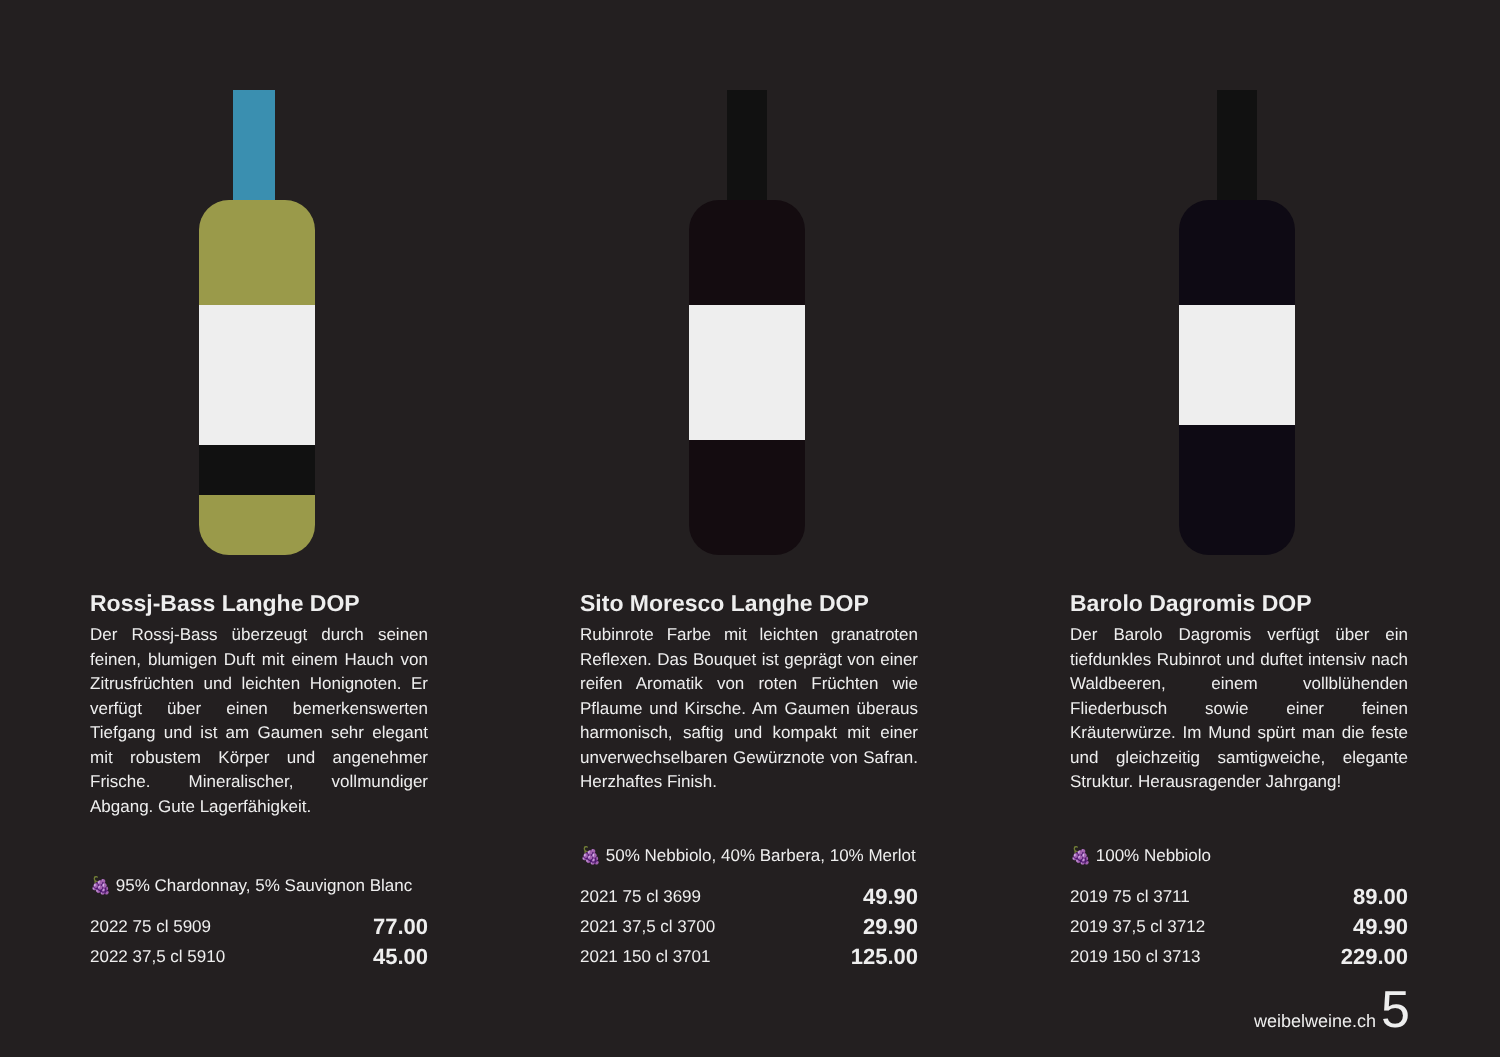Rossj-Bass Langhe DOP
Der Rossj-Bass überzeugt durch seinen feinen, blumigen Duft mit einem Hauch von Zitrusfrüchten und leichten Honignoten. Er verfügt über einen bemerkenswerten Tiefgang und ist am Gaumen sehr elegant mit robustem Körper und angenehmer Frische. Mineralischer, vollmundiger Abgang. Gute Lagerfähigkeit.
🍇 95% Chardonnay, 5% Sauvignon Blanc
| 2022 75 cl 5909 | 77.00 |
| 2022 37,5 cl 5910 | 45.00 |
Sito Moresco Langhe DOP
Rubinrote Farbe mit leichten granatroten Reflexen. Das Bouquet ist geprägt von einer reifen Aromatik von roten Früchten wie Pflaume und Kirsche. Am Gaumen überaus harmonisch, saftig und kompakt mit einer unverwechselbaren Gewürznote von Safran. Herzhaftes Finish.
🍇 50% Nebbiolo, 40% Barbera, 10% Merlot
| 2021 75 cl 3699 | 49.90 |
| 2021 37,5 cl 3700 | 29.90 |
| 2021 150 cl 3701 | 125.00 |
Barolo Dagromis DOP
Der Barolo Dagromis verfügt über ein tiefdunkles Rubinrot und duftet intensiv nach Waldbeeren, einem vollblühenden Fliederbusch sowie einer feinen Kräuterwürze. Im Mund spürt man die feste und gleichzeitig samtigweiche, elegante Struktur. Herausragender Jahrgang!
🍇 100% Nebbiolo
| 2019 75 cl 3711 | 89.00 |
| 2019 37,5 cl 3712 | 49.90 |
| 2019 150 cl 3713 | 229.00 |
weibelweine.ch 5